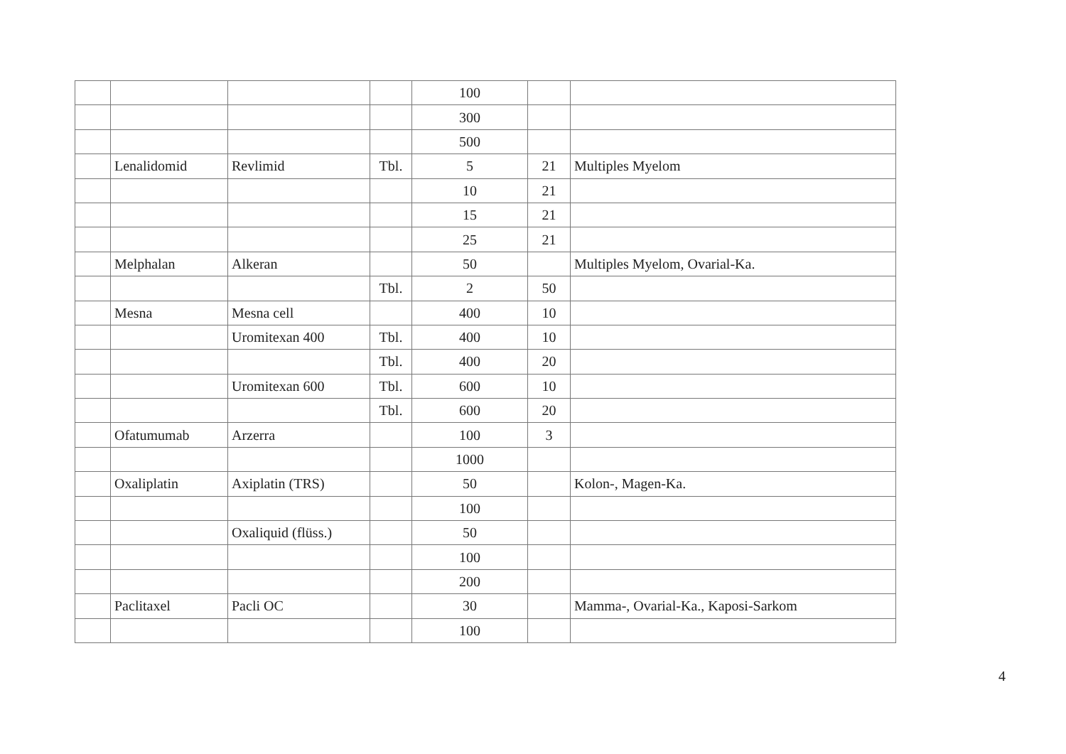| | | | | 100 | | |
| | | | | 300 | | |
| | | | | 500 | | |
| | Lenalidomid | Revlimid | Tbl. | 5 | 21 | Multiples Myelom |
| | | | | 10 | 21 | |
| | | | | 15 | 21 | |
| | | | | 25 | 21 | |
| | Melphalan | Alkeran | | 50 | | Multiples Myelom, Ovarial-Ka. |
| | | | Tbl. | 2 | 50 | |
| | Mesna | Mesna cell | | 400 | 10 | |
| | | Uromitexan 400 | Tbl. | 400 | 10 | |
| | | | Tbl. | 400 | 20 | |
| | | Uromitexan 600 | Tbl. | 600 | 10 | |
| | | | Tbl. | 600 | 20 | |
| | Ofatumumab | Arzerra | | 100 | 3 | |
| | | | | 1000 | | |
| | Oxaliplatin | Axiplatin (TRS) | | 50 | | Kolon-, Magen-Ka. |
| | | | | 100 | | |
| | | Oxaliquid (flüss.) | | 50 | | |
| | | | | 100 | | |
| | | | | 200 | | |
| | Paclitaxel | Pacli OC | | 30 | | Mamma-, Ovarial-Ka., Kaposi-Sarkom |
| | | | | 100 | | |
4